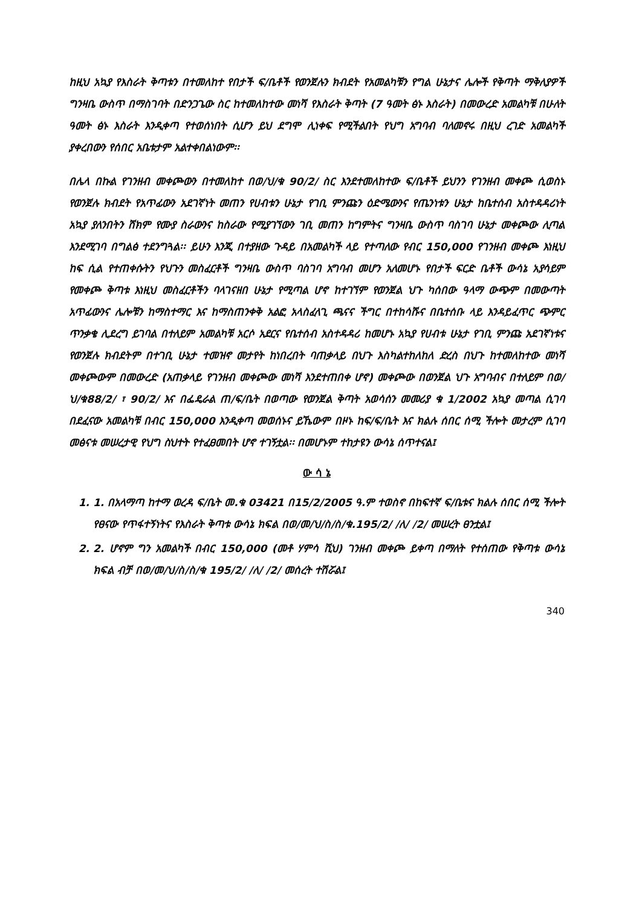ከዚህ አኳያ የእስራት ቅጣቱን በተመለከተ የበታች ፍ/ቤቶች የወንጀሉን ክብደት የአመልካቹን የግል ሁኔታና ሌሎች የቅጣት ማቅለያዎች ግንዛቤ ውስጥ በማስገባት በድንጋጌው ስር ከተመለከተው መነሻ የእስራት ቅጣት (7 ዓመት ፅኑ እስራት) በመውረድ አመልካቹ በሁለት ዓመት ፅኑ እስራት እንዲቀጣ የተወሰነበት ሲሆን ይህ ደግሞ ሊነቀፍ የሚችልበት የህግ አግባብ ባለመኖሩ በዚህ ረገድ አመልካች ያቀረበውን የሰበር አቤቱታም አልተቀበልነውም፡፡
በሌላ በኩል የገንዘብ መቀጮውን በተመለከተ በወ/ህ/ቁ 90/2/ ስር እንደተመለከተው ፍ/ቤቶች ይህንን የገንዘብ መቀጮ ሲወስኑ የወንጀሉ ክብደት የአጥፊውን አደገኛነት መጠን የሀብቱን ሁኔታ የገቢ ምንጩን ዕድሜውንና የጤንነቱን ሁኔታ ከቤተሰብ አስተዳዳሪነት አኳያ ያለንበትን ሸክም የሙያ ስራውንና ከስራው የሚያገኘውን ገቢ መጠን ከግምትና ግንዛቤ ውስጥ ባስገባ ሁኔታ መቀጮው ሊጣል እንደሚገባ በግልፅ ተደንግጓል፡፡ ይሁን እንጂ በተያዘው ጉዳይ በአመልካች ላይ የተጣለው የብር 150,000 የገንዘብ መቀጮ እነዚህ ከፍ ሲል የተጠቀሱትን የህጉን መስፈርቶች ግንዛቤ ውስጥ ባስገባ አግባብ መሆን አለመሆኑ የበታች ፍርድ ቤቶች ውሳኔ አያሳይም የመቀጮ ቅጣቱ እነዚህ መስፈርቶችን ባላገናዘበ ሁኔታ የሚጣል ሆኖ ከተገኘም የወንጀል ህጉ ካሰበው ዓላማ ውጭም በመውጣት አጥፊውንና ሌሎቹን ከማስተማር እና ከማስጠንቀቅ አልፎ አላስፈላጊ ጫናና ችግር በተከሳሹና በቤተሰቡ ላይ እንዳይፈጥር ጭምር ጥንቃቄ ሊደረግ ይገባል በተለይም አመልካቹ አርሶ አደርና የቤተሰብ አስተዳዳሪ ከመሆኑ አኳያ የሀብቱ ሁኔታ የገቢ ምንጩ አደገኛነቱና የወንጀሉ ክብደትም በተገቢ ሁኔታ ተመዝኖ መታየት ከነበረበት ባጠቃላይ በህጉ እስካልተከለከለ ድረስ በህጉ ከተመለከተው መነሻ መቀጮውም በመውረድ (አጠቃላይ የገንዘብ መቀጮው መነሻ እንደተጠበቀ ሆኖ) መቀጮው በወንጀል ህጉ አግባብና በተለይም በወ/ህ/ቁ88/2/ ፣ 90/2/ እና በፌዴራል ጠ/ፍ/ቤት በወጣው የወንጀል ቅጣት አወሳሰን መመሪያ ቁ 1/2002 አኳያ መጣል ሲገባ በደፈናው አመልካቹ በብር 150,000 እንዲቀጣ መወሰኑና ይኼውም በዞኑ ከፍ/ፍ/ቤት እና ክልሉ ሰበር ሰሚ ችሎት መታረም ሲገባ መፅናቱ መሠረታዊ የህግ ስህተት የተፈፀመበት ሆኖ ተገኝቷል፡፡ በመሆኑም ተከታዩን ውሳኔ ሰጥተናል፤
ው ሳ ኔ
1. 1. በአላማጣ ከተማ ወረዳ ፍ/ቤት መ.ቁ 03421 በ15/2/2005 ዓ.ም ተወስኖ በከፍተኛ ፍ/ቤቱና ክልሉ ሰበር ሰሚ ችሎት የፀናው የጥፋተኝነትና የእስራት ቅጣቱ ውሳኔ ክፍል በወ/መ/ህ/ስ/ስ/ቁ.195/2/ /ለ/ /2/ መሠረት ፀንቷል፤
2. 2. ሆኖም ግን አመልካች በብር 150,000 (መቶ ሃምሳ ሺህ) ገንዘብ መቀጮ ይቀጣ በማለት የተሰጠው የቅጣቱ ውሳኔ ክፍል ብቻ በወ/መ/ህ/ስ/ስ/ቁ 195/2/ /ለ/ /2/ መሰረት ተሽሯል፤
340